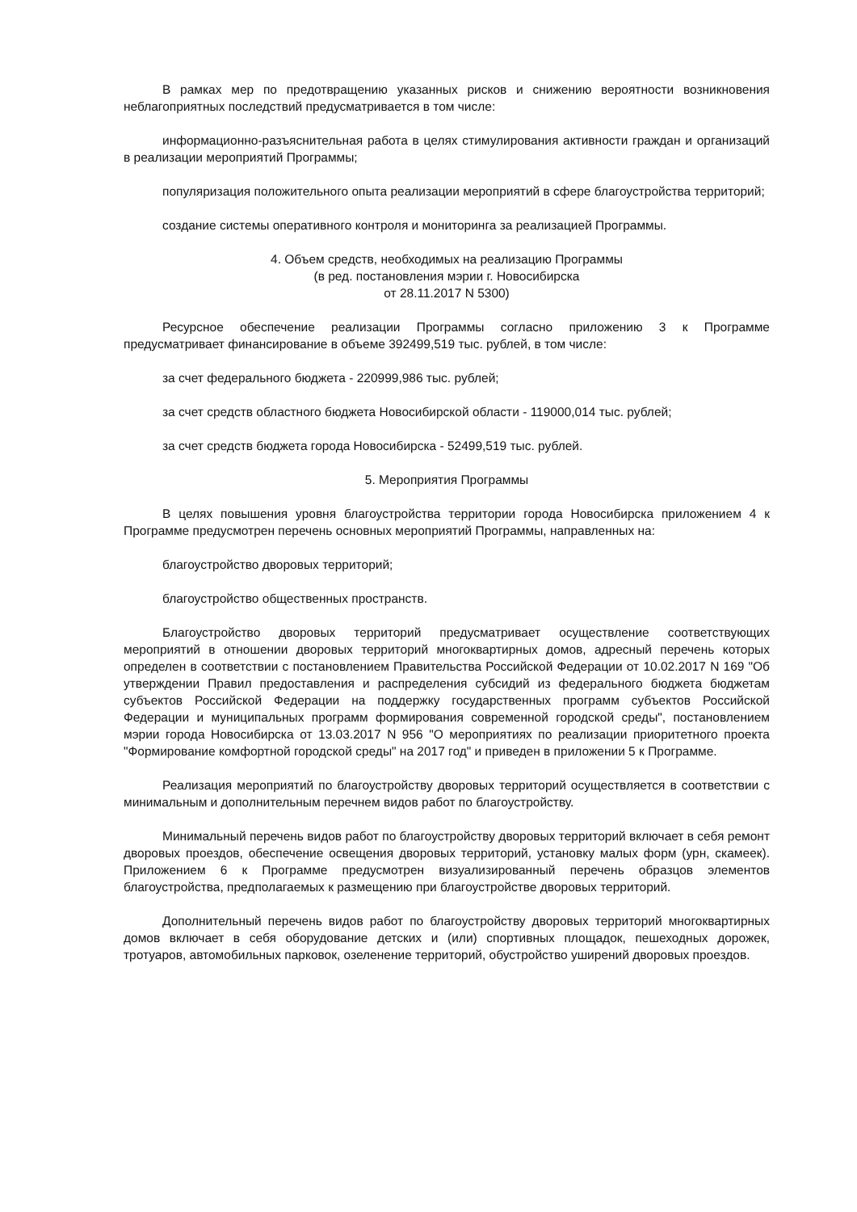В рамках мер по предотвращению указанных рисков и снижению вероятности возникновения неблагоприятных последствий предусматривается в том числе:
информационно-разъяснительная работа в целях стимулирования активности граждан и организаций в реализации мероприятий Программы;
популяризация положительного опыта реализации мероприятий в сфере благоустройства территорий;
создание системы оперативного контроля и мониторинга за реализацией Программы.
4. Объем средств, необходимых на реализацию Программы
(в ред. постановления мэрии г. Новосибирска
от 28.11.2017 N 5300)
Ресурсное обеспечение реализации Программы согласно приложению 3 к Программе предусматривает финансирование в объеме 392499,519 тыс. рублей, в том числе:
за счет федерального бюджета - 220999,986 тыс. рублей;
за счет средств областного бюджета Новосибирской области - 119000,014 тыс. рублей;
за счет средств бюджета города Новосибирска - 52499,519 тыс. рублей.
5. Мероприятия Программы
В целях повышения уровня благоустройства территории города Новосибирска приложением 4 к Программе предусмотрен перечень основных мероприятий Программы, направленных на:
благоустройство дворовых территорий;
благоустройство общественных пространств.
Благоустройство дворовых территорий предусматривает осуществление соответствующих мероприятий в отношении дворовых территорий многоквартирных домов, адресный перечень которых определен в соответствии с постановлением Правительства Российской Федерации от 10.02.2017 N 169 "Об утверждении Правил предоставления и распределения субсидий из федерального бюджета бюджетам субъектов Российской Федерации на поддержку государственных программ субъектов Российской Федерации и муниципальных программ формирования современной городской среды", постановлением мэрии города Новосибирска от 13.03.2017 N 956 "О мероприятиях по реализации приоритетного проекта "Формирование комфортной городской среды" на 2017 год" и приведен в приложении 5 к Программе.
Реализация мероприятий по благоустройству дворовых территорий осуществляется в соответствии с минимальным и дополнительным перечнем видов работ по благоустройству.
Минимальный перечень видов работ по благоустройству дворовых территорий включает в себя ремонт дворовых проездов, обеспечение освещения дворовых территорий, установку малых форм (урн, скамеек). Приложением 6 к Программе предусмотрен визуализированный перечень образцов элементов благоустройства, предполагаемых к размещению при благоустройстве дворовых территорий.
Дополнительный перечень видов работ по благоустройству дворовых территорий многоквартирных домов включает в себя оборудование детских и (или) спортивных площадок, пешеходных дорожек, тротуаров, автомобильных парковок, озеленение территорий, обустройство уширений дворовых проездов.